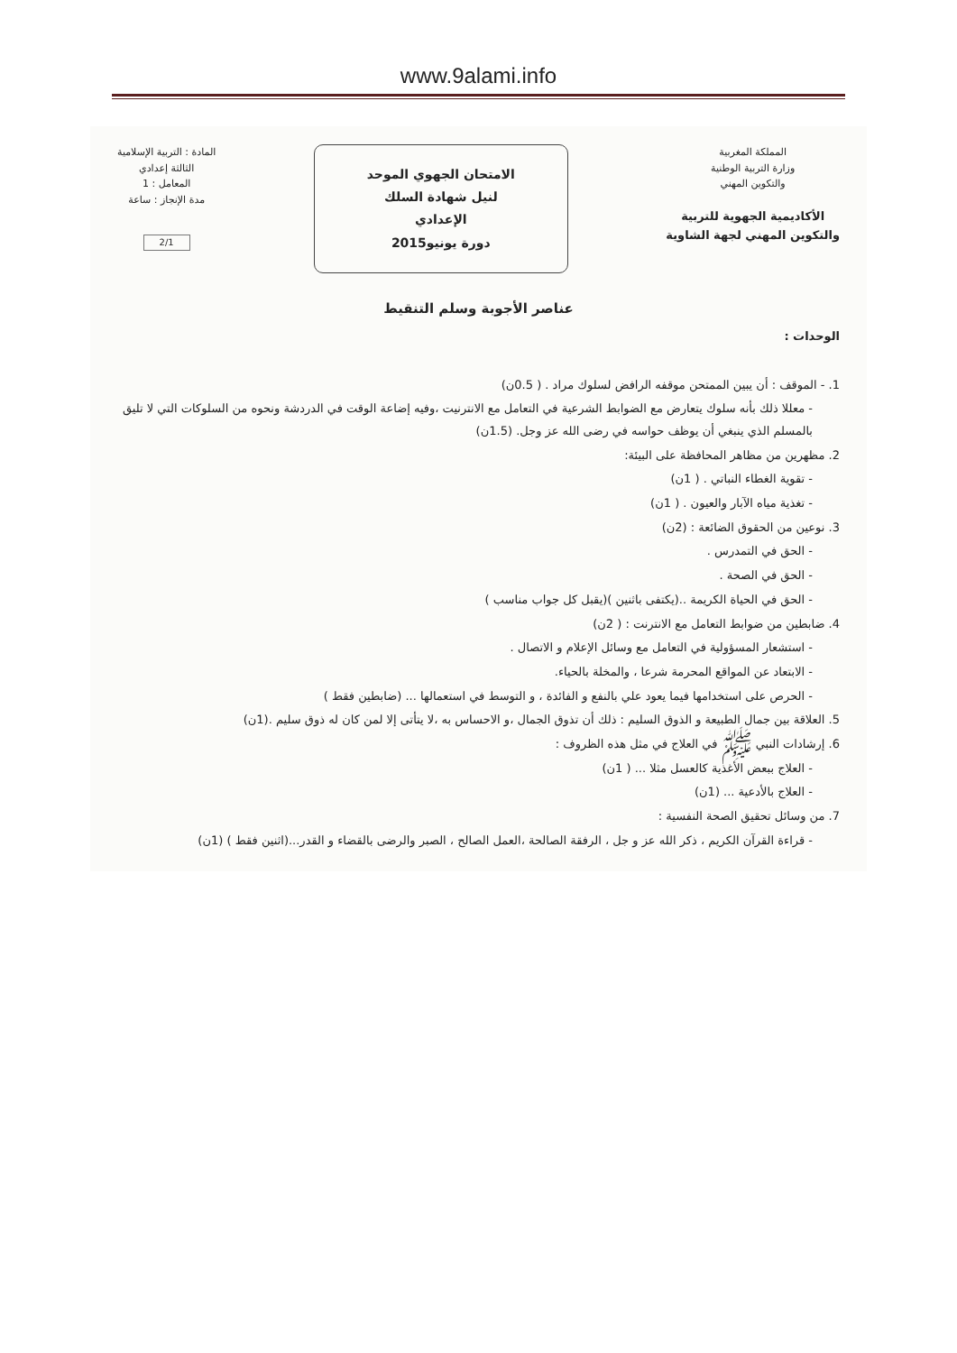www.9alami.info
المملكة المغربية
وزارة التربية الوطنية
والتكوين المهني
الأكاديمية الجهوية للتربية
والتكوين المهني لجهة الشاوية
الامتحان الجهوي الموحد
لنيل شهادة السلك
الإعدادي
دورة يونيو2015
المادة : التربية الإسلامية
الثالثة إعدادي
المعامل : 1
مدة الإنجاز : ساعة
2/1
عناصر الأجوبة وسلم التنقيط
الوحدات :
1. - الموقف : أن يبين الممتحن موقفه الرافض لسلوك مراد . ( 0.5ن)
- معللا ذلك بأنه سلوك يتعارض مع الضوابط الشرعية في التعامل مع الانترنيت ،وفيه إضاعة الوقت في الدردشة ونحوه من السلوكات التي لا تليق بالمسلم الذي ينبغي أن يوظف حواسه في رضى الله عز وجل. (1.5ن)
2. مظهرين من مظاهر المحافظة على البيئة:
- تقوية الغطاء النباتي . ( 1ن)
- تغذية مياه الآبار والعيون . ( 1ن)
3. نوعين من الحقوق الضائعة : (2ن)
- الحق في التمدرس .
- الحق في الصحة .
- الحق في الحياة الكريمة ..(يكتفى باثنين )(يقبل كل جواب مناسب )
4. ضابطين من ضوابط التعامل مع الانترنت : ( 2ن)
- استشعار المسؤولية في التعامل مع وسائل الإعلام و الاتصال .
- الابتعاد عن المواقع المحرمة شرعا ، والمخلة بالحياء.
- الحرص على استخدامها فيما يعود علي بالنفع و الفائدة ، و التوسط في استعمالها ... (ضابطين فقط )
5. العلاقة بين جمال الطبيعة و الذوق السليم : ذلك أن تذوق الجمال ،و الاحساس به ،لا يتأتى إلا لمن كان له ذوق سليم .(1ن)
6. إرشادات النبي ﷺ في العلاج في مثل هذه الظروف :
- العلاج ببعض الأغذية كالعسل مثلا ... ( 1ن)
- العلاج بالأدعية ... (1ن)
7. من وسائل تحقيق الصحة النفسية :
- قراءة القرآن الكريم ، ذكر الله عز و جل ، الرفقة الصالحة ،العمل الصالح ، الصبر والرضى بالقضاء و القدر...(اثنين فقط ) (1ن)